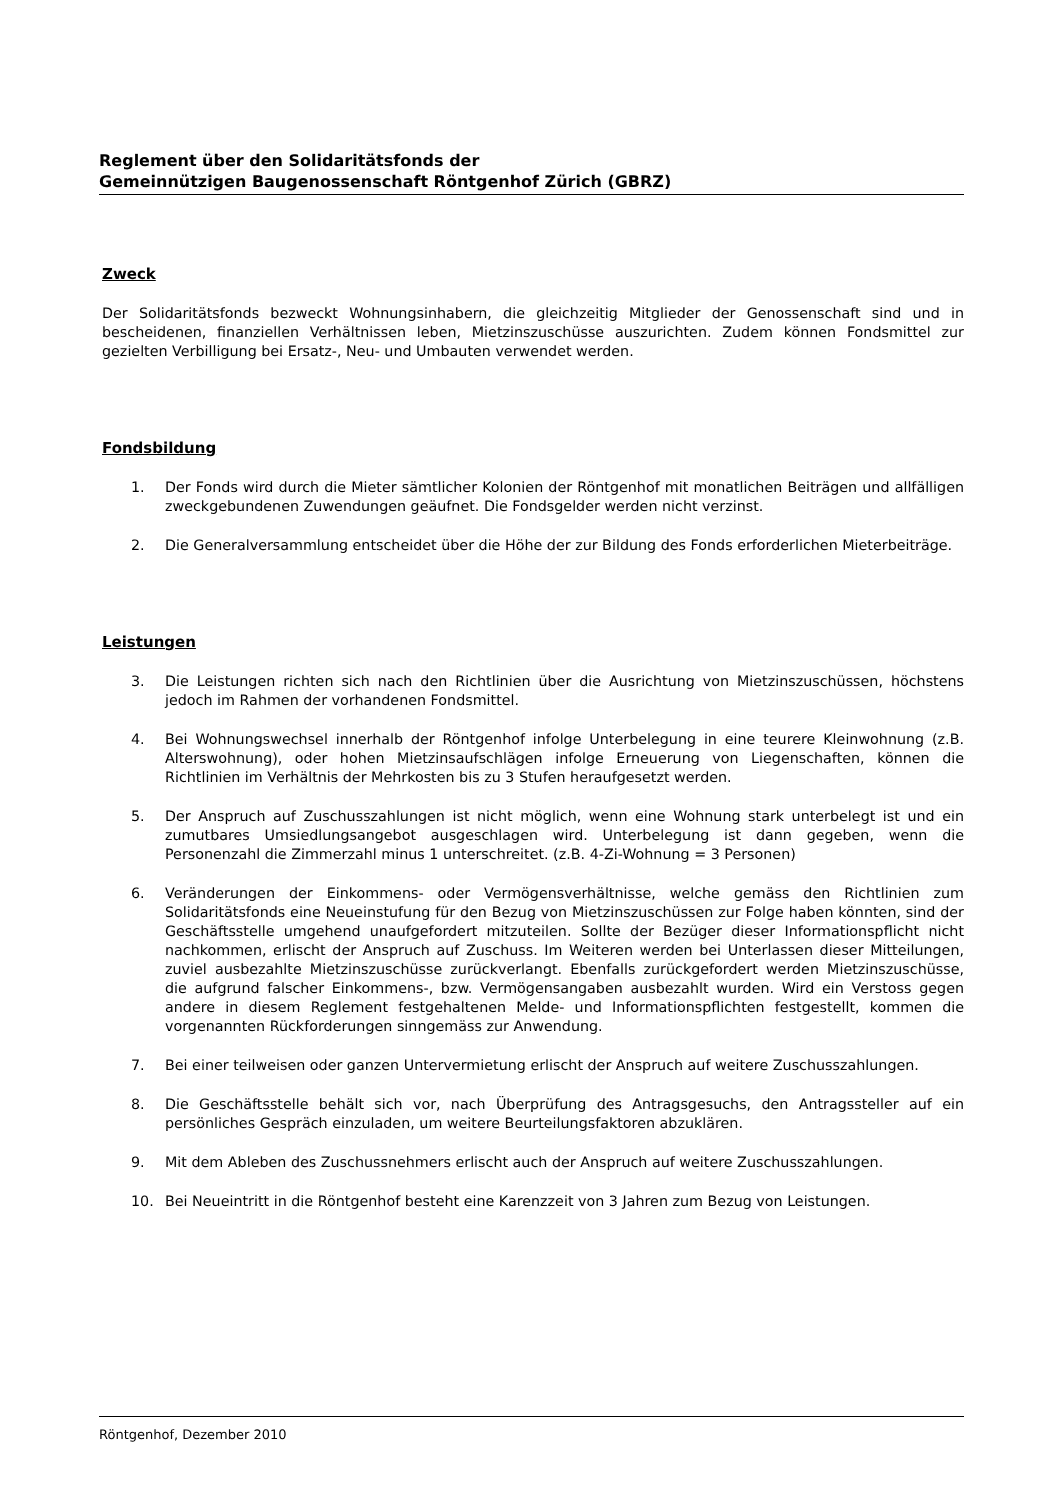Reglement über den Solidaritätsfonds der
Gemeinnützigen Baugenossenschaft Röntgenhof Zürich (GBRZ)
Zweck
Der Solidaritätsfonds bezweckt Wohnungsinhabern, die gleichzeitig Mitglieder der Genossenschaft sind und in bescheidenen, finanziellen Verhältnissen leben, Mietzinszuschüsse auszurichten. Zudem können Fondsmittel zur gezielten Verbilligung bei Ersatz-, Neu- und Umbauten verwendet werden.
Fondsbildung
1. Der Fonds wird durch die Mieter sämtlicher Kolonien der Röntgenhof mit monatlichen Beiträgen und allfälligen zweckgebundenen Zuwendungen geäufnet. Die Fondsgelder werden nicht verzinst.
2. Die Generalversammlung entscheidet über die Höhe der zur Bildung des Fonds erforderlichen Mieterbeiträge.
Leistungen
3. Die Leistungen richten sich nach den Richtlinien über die Ausrichtung von Mietzinszuschüssen, höchstens jedoch im Rahmen der vorhandenen Fondsmittel.
4. Bei Wohnungswechsel innerhalb der Röntgenhof infolge Unterbelegung in eine teurere Kleinwohnung (z.B. Alterswohnung), oder hohen Mietzinsaufschlägen infolge Erneuerung von Liegenschaften, können die Richtlinien im Verhältnis der Mehrkosten bis zu 3 Stufen heraufgesetzt werden.
5. Der Anspruch auf Zuschusszahlungen ist nicht möglich, wenn eine Wohnung stark unterbelegt ist und ein zumutbares Umsiedlungsangebot ausgeschlagen wird. Unterbelegung ist dann gegeben, wenn die Personenzahl die Zimmerzahl minus 1 unterschreitet. (z.B. 4-Zi-Wohnung = 3 Personen)
6. Veränderungen der Einkommens- oder Vermögensverhältnisse, welche gemäss den Richtlinien zum Solidaritätsfonds eine Neueinstufung für den Bezug von Mietzinszuschüssen zur Folge haben könnten, sind der Geschäftsstelle umgehend unaufgefordert mitzuteilen. Sollte der Bezüger dieser Informationspflicht nicht nachkommen, erlischt der Anspruch auf Zuschuss. Im Weiteren werden bei Unterlassen dieser Mitteilungen, zuviel ausbezahlte Mietzinszuschüsse zurückverlangt. Ebenfalls zurückgefordert werden Mietzinszuschüsse, die aufgrund falscher Einkommens-, bzw. Vermögensangaben ausbezahlt wurden. Wird ein Verstoss gegen andere in diesem Reglement festgehaltenen Melde- und Informationspflichten festgestellt, kommen die vorgenannten Rückforderungen sinngemäss zur Anwendung.
7. Bei einer teilweisen oder ganzen Untervermietung erlischt der Anspruch auf weitere Zuschusszahlungen.
8. Die Geschäftsstelle behält sich vor, nach Überprüfung des Antragsgesuchs, den Antragssteller auf ein persönliches Gespräch einzuladen, um weitere Beurteilungsfaktoren abzuklären.
9. Mit dem Ableben des Zuschussnehmers erlischt auch der Anspruch auf weitere Zuschusszahlungen.
10. Bei Neueintritt in die Röntgenhof besteht eine Karenzzeit von 3 Jahren zum Bezug von Leistungen.
Röntgenhof, Dezember 2010